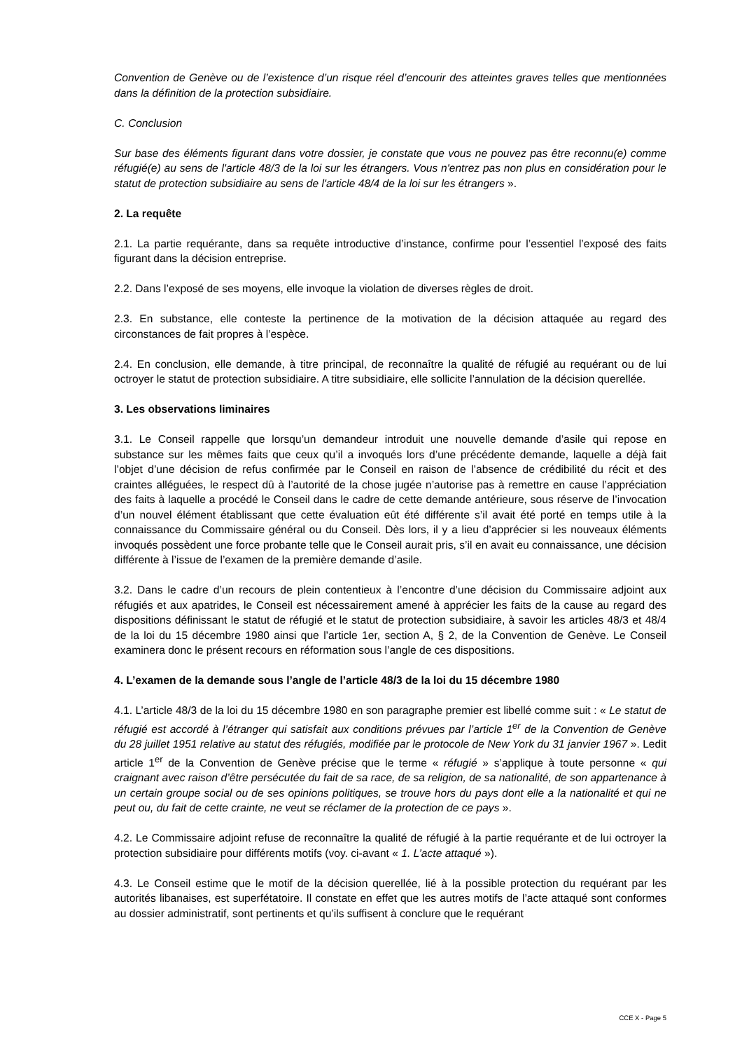Convention de Genève ou de l’existence d’un risque réel d’encourir des atteintes graves telles que mentionnées dans la définition de la protection subsidiaire.
C. Conclusion
Sur base des éléments figurant dans votre dossier, je constate que vous ne pouvez pas être reconnu(e) comme réfugié(e) au sens de l'article 48/3 de la loi sur les étrangers. Vous n'entrez pas non plus en considération pour le statut de protection subsidiaire au sens de l'article 48/4 de la loi sur les étrangers ».
2. La requête
2.1. La partie requérante, dans sa requête introductive d’instance, confirme pour l’essentiel l’exposé des faits figurant dans la décision entreprise.
2.2. Dans l’exposé de ses moyens, elle invoque la violation de diverses règles de droit.
2.3. En substance, elle conteste la pertinence de la motivation de la décision attaquée au regard des circonstances de fait propres à l’espèce.
2.4. En conclusion, elle demande, à titre principal, de reconnaître la qualité de réfugié au requérant ou de lui octroyer le statut de protection subsidiaire. A titre subsidiaire, elle sollicite l’annulation de la décision querellée.
3. Les observations liminaires
3.1. Le Conseil rappelle que lorsqu’un demandeur introduit une nouvelle demande d’asile qui repose en substance sur les mêmes faits que ceux qu’il a invoqués lors d’une précédente demande, laquelle a déjà fait l’objet d’une décision de refus confirmée par le Conseil en raison de l’absence de crédibilité du récit et des craintes alléguées, le respect dû à l’autorité de la chose jugée n’autorise pas à remettre en cause l’appréciation des faits à laquelle a procédé le Conseil dans le cadre de cette demande antérieure, sous réserve de l’invocation d’un nouvel élément établissant que cette évaluation eût été différente s’il avait été porté en temps utile à la connaissance du Commissaire général ou du Conseil. Dès lors, il y a lieu d’apprécier si les nouveaux éléments invoqués possèdent une force probante telle que le Conseil aurait pris, s’il en avait eu connaissance, une décision différente à l’issue de l’examen de la première demande d’asile.
3.2. Dans le cadre d’un recours de plein contentieux à l’encontre d’une décision du Commissaire adjoint aux réfugiés et aux apatrides, le Conseil est nécessairement amené à apprécier les faits de la cause au regard des dispositions définissant le statut de réfugié et le statut de protection subsidiaire, à savoir les articles 48/3 et 48/4 de la loi du 15 décembre 1980 ainsi que l’article 1er, section A, § 2, de la Convention de Genève. Le Conseil examinera donc le présent recours en réformation sous l’angle de ces dispositions.
4. L’examen de la demande sous l’angle de l’article 48/3 de la loi du 15 décembre 1980
4.1. L’article 48/3 de la loi du 15 décembre 1980 en son paragraphe premier est libellé comme suit : « Le statut de réfugié est accordé à l’étranger qui satisfait aux conditions prévues par l’article 1<sup>er</sup> de la Convention de Genève du 28 juillet 1951 relative au statut des réfugiés, modifiée par le protocole de New York du 31 janvier 1967 ». Ledit article 1<sup>er</sup> de la Convention de Genève précise que le terme « réfugié » s’applique à toute personne « qui craignant avec raison d’être persécutée du fait de sa race, de sa religion, de sa nationalité, de son appartenance à un certain groupe social ou de ses opinions politiques, se trouve hors du pays dont elle a la nationalité et qui ne peut ou, du fait de cette crainte, ne veut se réclamer de la protection de ce pays ».
4.2. Le Commissaire adjoint refuse de reconnaître la qualité de réfugié à la partie requérante et de lui octroyer la protection subsidiaire pour différents motifs (voy. ci-avant « 1. L’acte attaqué »).
4.3. Le Conseil estime que le motif de la décision querellée, lié à la possible protection du requérant par les autorités libanaises, est superfétatoire. Il constate en effet que les autres motifs de l’acte attaqué sont conformes au dossier administratif, sont pertinents et qu’ils suffisent à conclure que le requérant
CCE X - Page 5